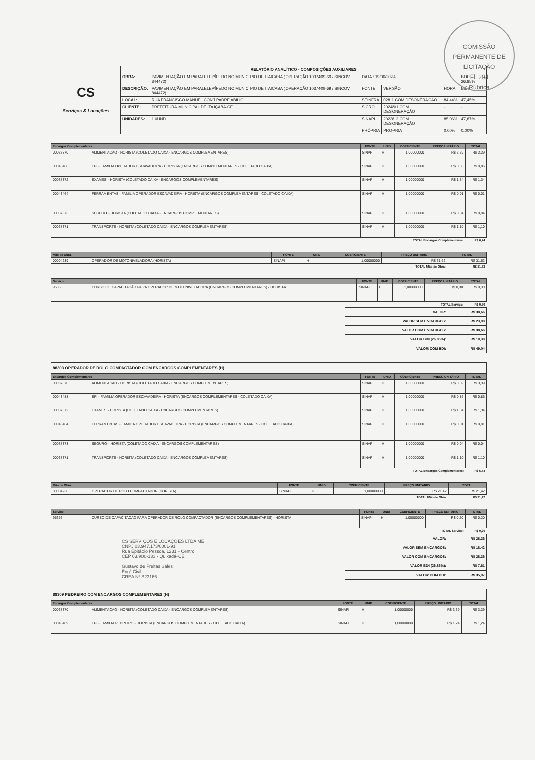COMISSÃO PERMANENTE DE LICITAÇÃO
Fl. 294
Rúbrica
| CS Serviços & Locações | RELATÓRIO ANALÍTICO - COMPOSIÇÕES AUXILIARES | | | | | | |
| | OBRA: | PAVIMENTAÇÃO EM PARALELEPÍPEDO NO MUNICIPIO DE ITAICABA (OPERAÇÃO 1037409-69 / SINCOV 844472) | DATA : 19/06/2024 | | | BDI : 26,85% | |
| | DESCRIÇÃO: | PAVIMENTAÇÃO EM PARALELEPÍPEDO NO MUNICIPIO DE ITAICABA (OPERAÇÃO 1037409-69 / SINCOV 844472) | FONTE | VERSÃO | HORA | MÊS | |
| | LOCAL: | RUA FRANCISCO MANUEL CONJ PADRE ABILIO | SEINFRA | 028.1 COM DESONERAÇÃO | 84,44% | 47,45% | |
| | CLIENTE: | PREFEITURA MUNICIPAL DE ITAIÇABA-CE | SICRO | 2024/01 COM DESONERAÇÃO | - | - | |
| | UNIDADES: | 1.0UND | SINAPI | 2023/12 COM DESONERAÇÃO | 85,06% | 47,87% | |
| | | | PRÓPRIA | PROPRIA | 0,00% | 0,00% | |
| Encargos Complementares | | FONTE | UNID | COEFICIENTE | PREÇO UNITÁRIO | TOTAL |
| --- | --- | --- | --- | --- | --- | --- |
| 00037370 | ALIMENTACAO - HORISTA (COLETADO CAIXA - ENCARGOS COMPLEMENTARES) | SINAPI | H | 1,00000000 | R$ 3,39 | R$ 3,39 |
| 00043488 | EPI - FAMILIA OPERADOR ESCAVADEIRA - HORISTA (ENCARGOS COMPLEMENTARES - COLETADO CAIXA) | SINAPI | H | 1,00000000 | R$ 0,86 | R$ 0,86 |
| 00037372 | EXAMES - HORISTA (COLETADO CAIXA - ENCARGOS COMPLEMENTARES) | SINAPI | H | 1,00000000 | R$ 1,34 | R$ 1,34 |
| 00043464 | FERRAMENTAS - FAMILIA OPERADOR ESCAVADEIRA - HORISTA (ENCARGOS COMPLEMENTARES - COLETADO CAIXA) | SINAPI | H | 1,00000000 | R$ 0,01 | R$ 0,01 |
| 00037373 | SEGURO - HORISTA (COLETADO CAIXA - ENCARGOS COMPLEMENTARES) | SINAPI | H | 1,00000000 | R$ 0,04 | R$ 0,04 |
| 00037371 | TRANSPORTE - HORISTA (COLETADO CAIXA - ENCARGOS COMPLEMENTARES) | SINAPI | H | 1,00000000 | R$ 1,10 | R$ 1,10 |
| TOTAL Encargos Complementares: | | | | | | R$ 6,74 |
| Mão de Obra | | FONTE | UNID | COEFICIENTE | PREÇO UNITÁRIO | TOTAL |
| --- | --- | --- | --- | --- | --- | --- |
| 00004239 | OPERADOR DE MOTONIVELADORA (HORISTA) | SINAPI | H | 1,00000000 | R$ 31,62 | R$ 31,62 |
| TOTAL Mão de Obra: | | | | | | R$ 31,62 |
| Serviço | | FONTE | UNID | COEFICIENTE | PREÇO UNITÁRIO | TOTAL |
| --- | --- | --- | --- | --- | --- | --- |
| 95363 | CURSO DE CAPACITAÇÃO PARA OPERADOR DE MOTONIVELADORA (ENCARGOS COMPLEMENTARES) - HORISTA | SINAPI | H | 1,00000000 | R$ 0,30 | R$ 0,30 |
| TOTAL Serviço: | | | | | | R$ 0,30 |
| VALOR: | R$ 38,66 |
| VALOR SEM ENCARGOS: | R$ 23,98 |
| VALOR COM ENCARGOS: | R$ 38,66 |
| VALOR BDI (26.85%): | R$ 10,38 |
| VALOR COM BDI: | R$ 49,04 |
88303 OPERADOR DE ROLO COMPACTADOR COM ENCARGOS COMPLEMENTARES (H)
| Encargos Complementares | | FONTE | UNID | COEFICIENTE | PREÇO UNITÁRIO | TOTAL |
| --- | --- | --- | --- | --- | --- | --- |
| 00037370 | ALIMENTACAO - HORISTA (COLETADO CAIXA - ENCARGOS COMPLEMENTARES) | SINAPI | H | 1,00000000 | R$ 3,39 | R$ 3,39 |
| 00043488 | EPI - FAMILIA OPERADOR ESCAVADEIRA - HORISTA (ENCARGOS COMPLEMENTARES - COLETADO CAIXA) | SINAPI | H | 1,00000000 | R$ 0,86 | R$ 0,86 |
| 00037372 | EXAMES - HORISTA (COLETADO CAIXA - ENCARGOS COMPLEMENTARES) | SINAPI | H | 1,00000000 | R$ 1,34 | R$ 1,34 |
| 00043464 | FERRAMENTAS - FAMILIA OPERADOR ESCAVADEIRA - HORISTA (ENCARGOS COMPLEMENTARES - COLETADO CAIXA) | SINAPI | H | 1,00000000 | R$ 0,01 | R$ 0,01 |
| 00037373 | SEGURO - HORISTA (COLETADO CAIXA - ENCARGOS COMPLEMENTARES) | SINAPI | H | 1,00000000 | R$ 0,04 | R$ 0,04 |
| 00037371 | TRANSPORTE - HORISTA (COLETADO CAIXA - ENCARGOS COMPLEMENTARES) | SINAPI | H | 1,00000000 | R$ 1,10 | R$ 1,10 |
| TOTAL Encargos Complementares: | | | | | | R$ 6,74 |
| Mão de Obra | | FONTE | UNID | COEFICIENTE | PREÇO UNITÁRIO | TOTAL |
| --- | --- | --- | --- | --- | --- | --- |
| 00004238 | OPERADOR DE ROLO COMPACTADOR (HORISTA) | SINAPI | H | 1,00000000 | R$ 21,42 | R$ 21,42 |
| TOTAL Mão de Obra: | | | | | | R$ 21,42 |
| Serviço | | FONTE | UNID | COEFICIENTE | PREÇO UNITÁRIO | TOTAL |
| --- | --- | --- | --- | --- | --- | --- |
| 95366 | CURSO DE CAPACITAÇÃO PARA OPERADOR DE ROLO COMPACTADOR (ENCARGOS COMPLEMENTARES) - HORISTA | SINAPI | H | 1,00000000 | R$ 0,20 | R$ 0,20 |
| TOTAL Serviço: | | | | | | R$ 0,20 |
CS SERVIÇOS E LOCAÇÕES LTDA ME
CNPJ 03.947.173/0001-91
Rua Epitácio Pessoa, 1231 - Centro
CEP 63.900-133 - Quixadá-CE
Gustavo de Freitas Sales
Eng° Civil
CREA Nº 323166
| VALOR: | R$ 28,36 |
| VALOR SEM ENCARGOS: | R$ 18,42 |
| VALOR COM ENCARGOS: | R$ 28,36 |
| VALOR BDI (26.85%): | R$ 7,61 |
| VALOR COM BDI: | R$ 35,97 |
88309 PEDREIRO COM ENCARGOS COMPLEMENTARES (H)
| Encargos Complementares | | FONTE | UNID | COEFICIENTE | PREÇO UNITÁRIO | TOTAL |
| --- | --- | --- | --- | --- | --- | --- |
| 00037370 | ALIMENTACAO - HORISTA (COLETADO CAIXA - ENCARGOS COMPLEMENTARES) | SINAPI | H | 1,00000000 | R$ 3,39 | R$ 3,39 |
| 00043489 | EPI - FAMILIA PEDREIRO - HORISTA (ENCARGOS COMPLEMENTARES - COLETADO CAIXA) | SINAPI | H | 1,00000000 | R$ 1,24 | R$ 1,24 |